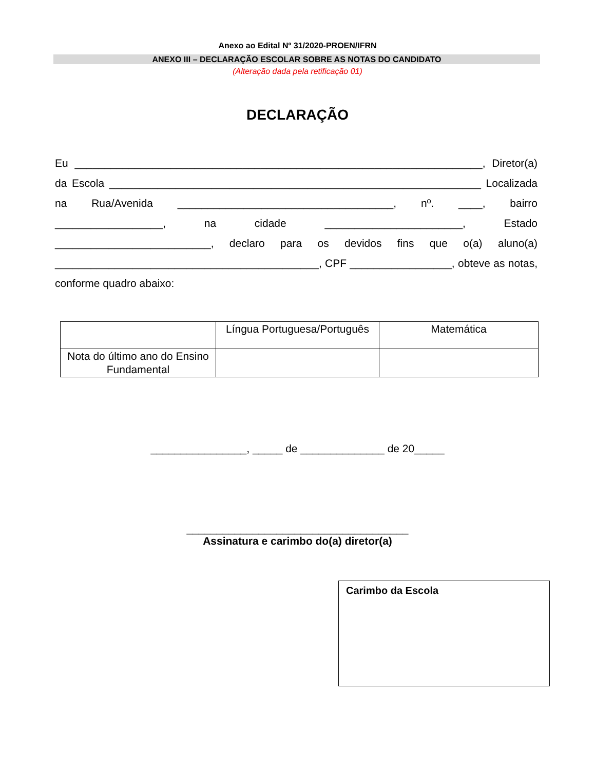Anexo ao Edital Nº 31/2020-PROEN/IFRN
ANEXO III – DECLARAÇÃO ESCOLAR SOBRE AS NOTAS DO CANDIDATO
(Alteração dada pela retificação 01)
DECLARAÇÃO
Eu ____________________________________________________________________, Diretor(a) da Escola ______________________________________________________________ Localizada na Rua/Avenida ____________________________________, nº. ____, bairro __________________, na cidade _______________________, Estado __________________________, declaro para os devidos fins que o(a) aluno(a) ____________________________________________, CPF _________________, obteve as notas, conforme quadro abaixo:
| | Língua Portuguesa/Português | Matemática |
| Nota do último ano do Ensino Fundamental | | |
________________, _____ de ______________ de 20_____
_____________________________________
Assinatura e carimbo do(a) diretor(a)
Carimbo da Escola